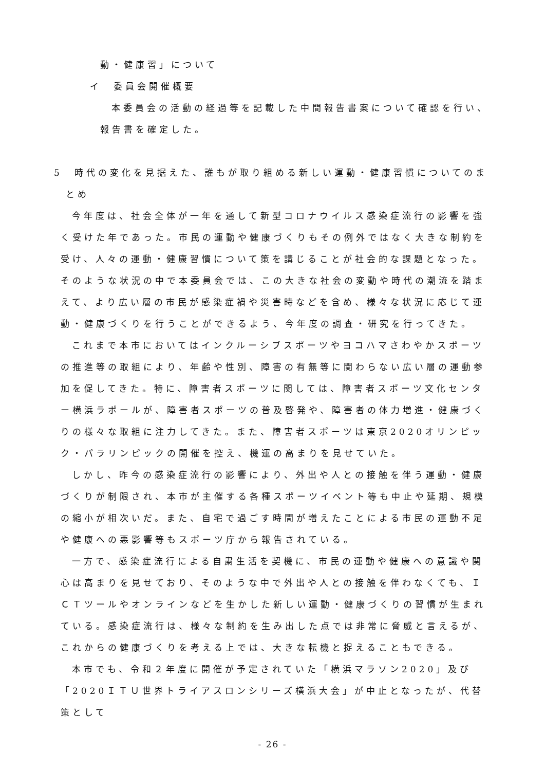動・健康習」について
イ　委員会開催概要
本委員会の活動の経過等を記載した中間報告書案について確認を行い、
報告書を確定した。
5　時代の変化を見据えた、誰もが取り組める新しい運動・健康習慣についてのま
とめ
今年度は、社会全体が一年を通して新型コロナウイルス感染症流行の影響を強く受けた年であった。市民の運動や健康づくりもその例外ではなく大きな制約を受け、人々の運動・健康習慣について策を講じることが社会的な課題となった。そのような状況の中で本委員会では、この大きな社会の変動や時代の潮流を踏まえて、より広い層の市民が感染症禍や災害時などを含め、様々な状況に応じて運動・健康づくりを行うことができるよう、今年度の調査・研究を行ってきた。
これまで本市においてはインクルーシブスポーツやヨコハマさわやかスポーツの推進等の取組により、年齢や性別、障害の有無等に関わらない広い層の運動参加を促してきた。特に、障害者スポーツに関しては、障害者スポーツ文化センター横浜ラポールが、障害者スポーツの普及啓発や、障害者の体力増進・健康づくりの様々な取組に注力してきた。また、障害者スポーツは東京2020オリンピック・パラリンピックの開催を控え、機運の高まりを見せていた。
しかし、昨今の感染症流行の影響により、外出や人との接触を伴う運動・健康づくりが制限され、本市が主催する各種スポーツイベント等も中止や延期、規模の縮小が相次いだ。また、自宅で過ごす時間が増えたことによる市民の運動不足や健康への悪影響等もスポーツ庁から報告されている。
一方で、感染症流行による自粛生活を契機に、市民の運動や健康への意識や関心は高まりを見せており、そのような中で外出や人との接触を伴わなくても、ＩＣＴツールやオンラインなどを生かした新しい運動・健康づくりの習慣が生まれている。感染症流行は、様々な制約を生み出した点では非常に脅威と言えるが、これからの健康づくりを考える上では、大きな転機と捉えることもできる。
本市でも、令和２年度に開催が予定されていた「横浜マラソン2020」及び「2020ＩＴＵ世界トライアスロンシリーズ横浜大会」が中止となったが、代替策として
- 26 -